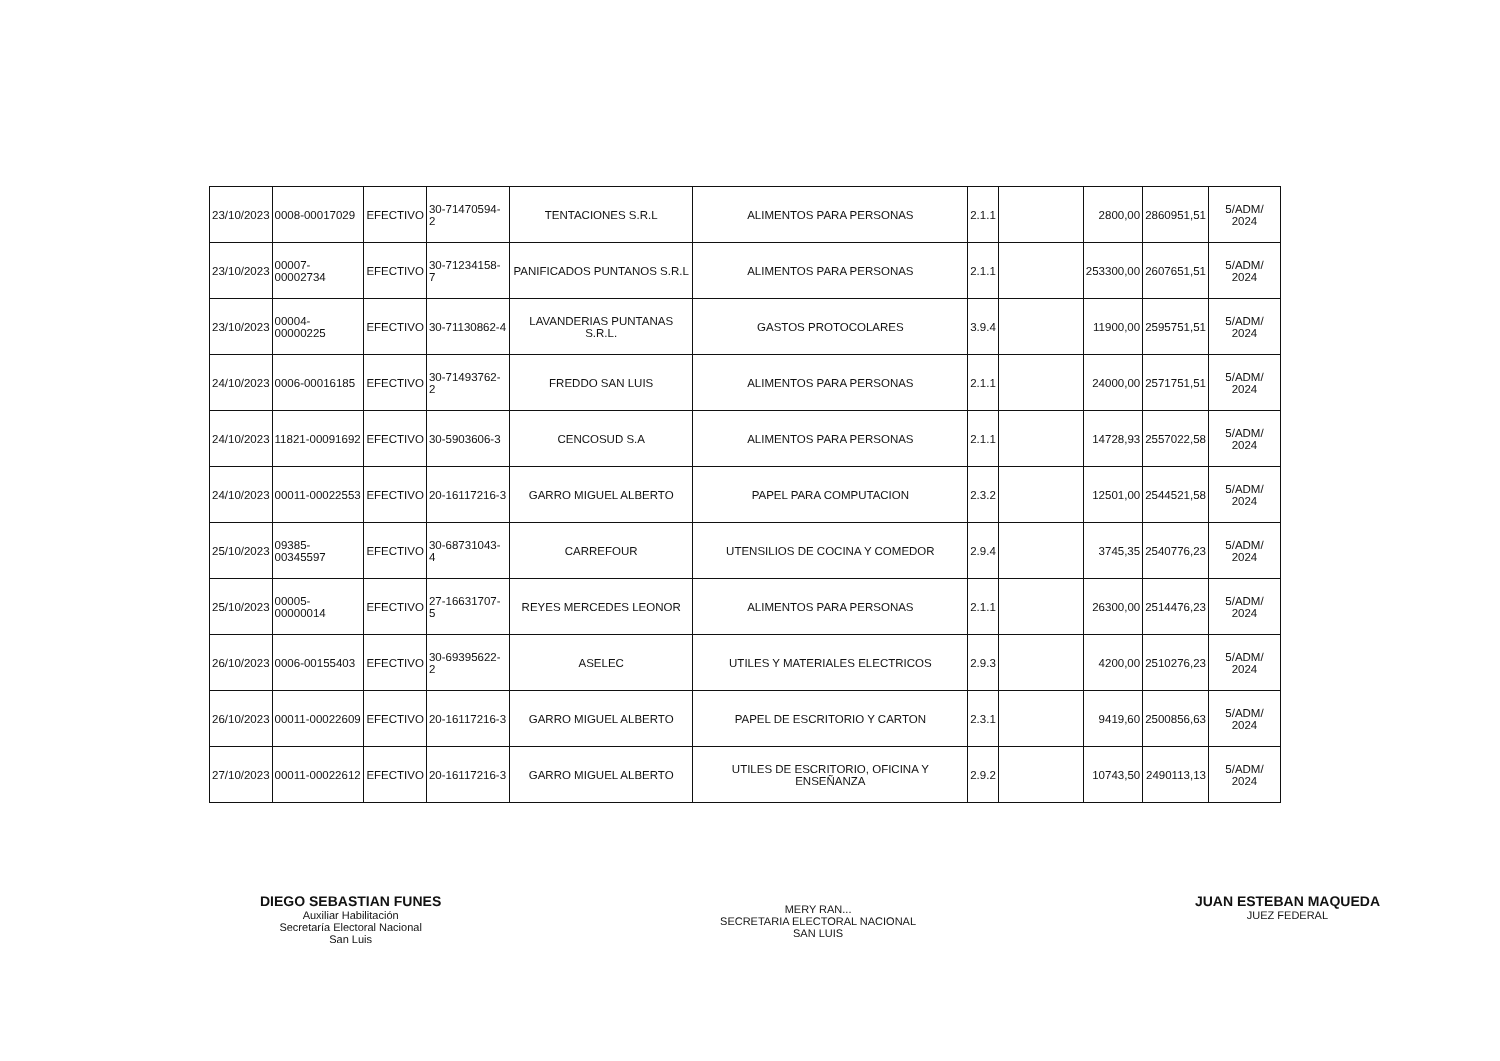| 23/10/2023 | 0008-00017029 | EFECTIVO | 30-71470594-2 | TENTACIONES S.R.L | ALIMENTOS PARA PERSONAS | 2.1.1 | | 2800,00 | 2860951,51 | 5/ADM/ 2024 |
| 23/10/2023 | 00007-00002734 | EFECTIVO | 30-71234158-7 | PANIFICADOS PUNTANOS S.R.L | ALIMENTOS PARA PERSONAS | 2.1.1 | | 253300,00 | 2607651,51 | 5/ADM/ 2024 |
| 23/10/2023 | 00004-00000225 | EFECTIVO | 30-71130862-4 | LAVANDERIAS PUNTANAS S.R.L. | GASTOS PROTOCOLARES | 3.9.4 | | 11900,00 | 2595751,51 | 5/ADM/ 2024 |
| 24/10/2023 | 0006-00016185 | EFECTIVO | 30-71493762-2 | FREDDO SAN LUIS | ALIMENTOS PARA PERSONAS | 2.1.1 | | 24000,00 | 2571751,51 | 5/ADM/ 2024 |
| 24/10/2023 | 11821-00091692 | EFECTIVO | 30-5903606-3 | CENCOSUD S.A | ALIMENTOS PARA PERSONAS | 2.1.1 | | 14728,93 | 2557022,58 | 5/ADM/ 2024 |
| 24/10/2023 | 00011-00022553 | EFECTIVO | 20-16117216-3 | GARRO MIGUEL ALBERTO | PAPEL PARA COMPUTACION | 2.3.2 | | 12501,00 | 2544521,58 | 5/ADM/ 2024 |
| 25/10/2023 | 09385-00345597 | EFECTIVO | 30-68731043-4 | CARREFOUR | UTENSILIOS DE COCINA Y COMEDOR | 2.9.4 | | 3745,35 | 2540776,23 | 5/ADM/ 2024 |
| 25/10/2023 | 00005-00000014 | EFECTIVO | 27-16631707-5 | REYES MERCEDES LEONOR | ALIMENTOS PARA PERSONAS | 2.1.1 | | 26300,00 | 2514476,23 | 5/ADM/ 2024 |
| 26/10/2023 | 0006-00155403 | EFECTIVO | 30-69395622-2 | ASELEC | UTILES Y MATERIALES ELECTRICOS | 2.9.3 | | 4200,00 | 2510276,23 | 5/ADM/ 2024 |
| 26/10/2023 | 00011-00022609 | EFECTIVO | 20-16117216-3 | GARRO MIGUEL ALBERTO | PAPEL DE ESCRITORIO Y CARTON | 2.3.1 | | 9419,60 | 2500856,63 | 5/ADM/ 2024 |
| 27/10/2023 | 00011-00022612 | EFECTIVO | 20-16117216-3 | GARRO MIGUEL ALBERTO | UTILES DE ESCRITORIO, OFICINA Y ENSEÑANZA | 2.9.2 | | 10743,50 | 2490113,13 | 5/ADM/ 2024 |
DIEGO SEBASTIAN FUNES
Auxiliar Habilitación
Secretaría Electoral Nacional
San Luis
MERY RAN...
SECRETARIA ELECTORAL NACIONAL
SAN LUIS
JUAN ESTEBAN MAQUEDA
JUEZ FEDERAL